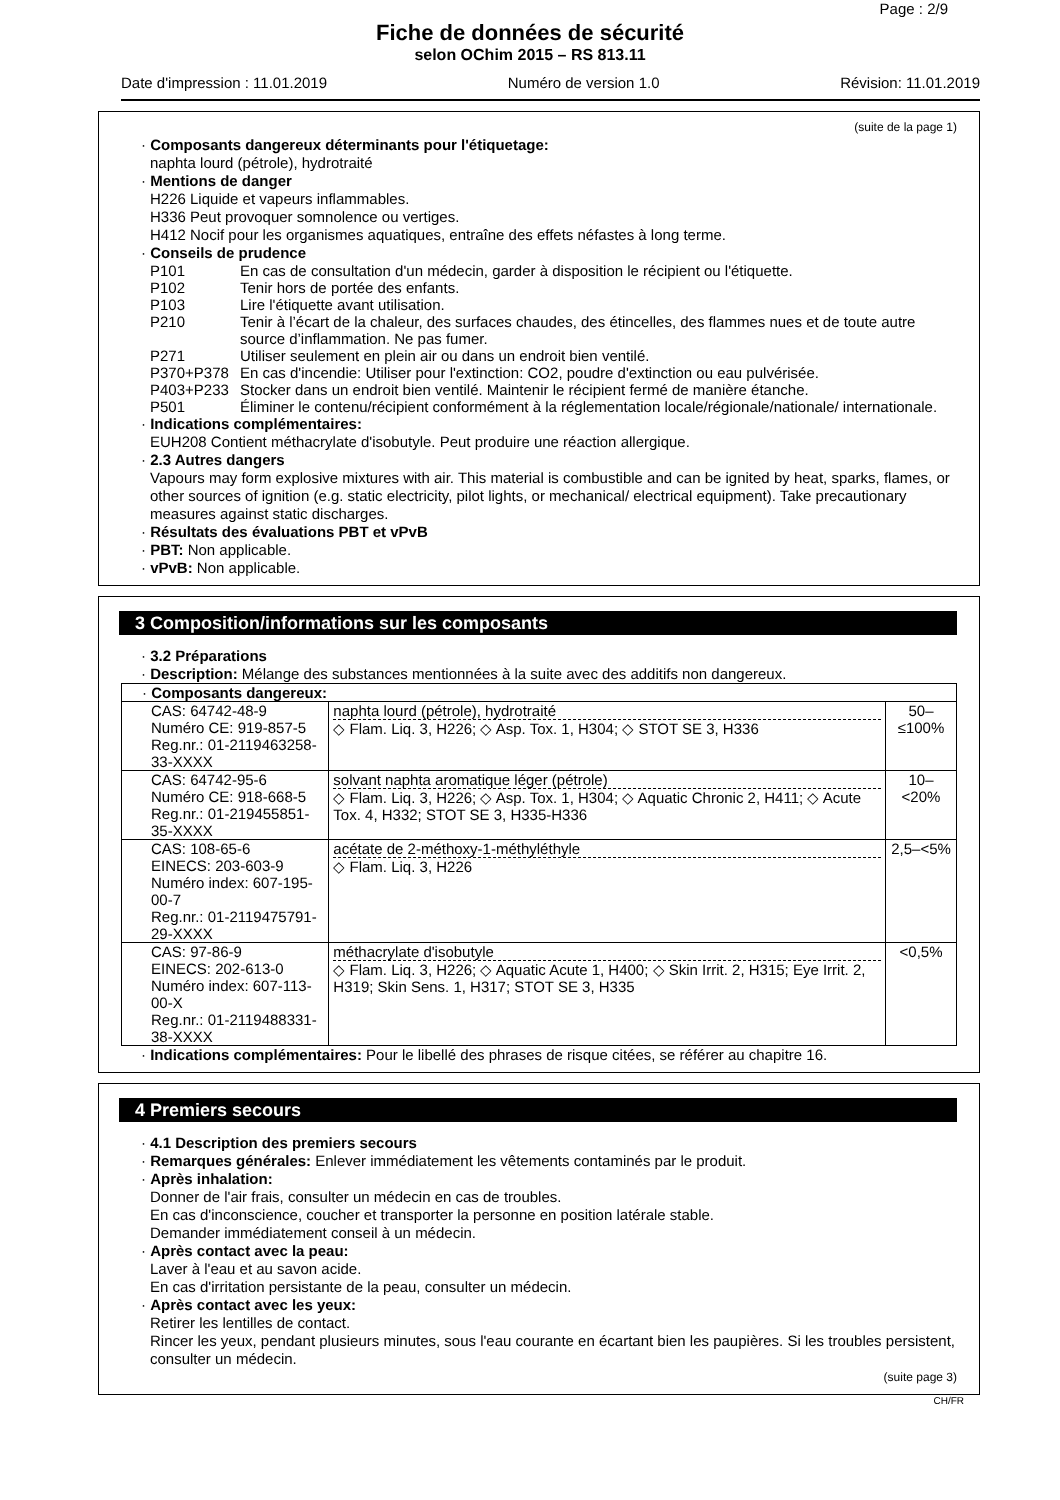Page : 2/9
Fiche de données de sécurité
selon OChim 2015 – RS 813.11
Date d'impression : 11.01.2019 Numéro de version 1.0 Révision: 11.01.2019
(suite de la page 1)
· Composants dangereux déterminants pour l'étiquetage:
naphta lourd (pétrole), hydrotraité
· Mentions de danger
H226 Liquide et vapeurs inflammables.
H336 Peut provoquer somnolence ou vertiges.
H412 Nocif pour les organismes aquatiques, entraîne des effets néfastes à long terme.
· Conseils de prudence
| P101 | En cas de consultation d'un médecin, garder à disposition le récipient ou l'étiquette. |
| P102 | Tenir hors de portée des enfants. |
| P103 | Lire l'étiquette avant utilisation. |
| P210 | Tenir à l’écart de la chaleur, des surfaces chaudes, des étincelles, des flammes nues et de toute autre source d’inflammation. Ne pas fumer. |
| P271 | Utiliser seulement en plein air ou dans un endroit bien ventilé. |
| P370+P378 | En cas d'incendie: Utiliser pour l'extinction: CO2, poudre d'extinction ou eau pulvérisée. |
| P403+P233 | Stocker dans un endroit bien ventilé. Maintenir le récipient fermé de manière étanche. |
| P501 | Éliminer le contenu/récipient conformément à la réglementation locale/régionale/nationale/ internationale. |
· Indications complémentaires:
EUH208 Contient méthacrylate d'isobutyle. Peut produire une réaction allergique.
· 2.3 Autres dangers
Vapours may form explosive mixtures with air. This material is combustible and can be ignited by heat, sparks, flames, or other sources of ignition (e.g. static electricity, pilot lights, or mechanical/ electrical equipment). Take precautionary measures against static discharges.
· Résultats des évaluations PBT et vPvB
· PBT: Non applicable.
· vPvB: Non applicable.
3 Composition/informations sur les composants
· 3.2 Préparations
· Description: Mélange des substances mentionnées à la suite avec des additifs non dangereux.
| · Composants dangereux: | | |
| CAS: 64742-48-9 Numéro CE: 919-857-5 Reg.nr.: 01-2119463258-33-XXXX | naphta lourd (pétrole), hydrotraité ◇ Flam. Liq. 3, H226; ◇ Asp. Tox. 1, H304; ◇ STOT SE 3, H336 | 50–≤100% |
| CAS: 64742-95-6 Numéro CE: 918-668-5 Reg.nr.: 01-219455851-35-XXXX | solvant naphta aromatique léger (pétrole) ◇ Flam. Liq. 3, H226; ◇ Asp. Tox. 1, H304; ◇ Aquatic Chronic 2, H411; ◇ Acute Tox. 4, H332; STOT SE 3, H335-H336 | 10–<20% |
| CAS: 108-65-6 EINECS: 203-603-9 Numéro index: 607-195-00-7 Reg.nr.: 01-2119475791-29-XXXX | acétate de 2-méthoxy-1-méthyléthyle ◇ Flam. Liq. 3, H226 | 2,5–<5% |
| CAS: 97-86-9 EINECS: 202-613-0 Numéro index: 607-113-00-X Reg.nr.: 01-2119488331-38-XXXX | méthacrylate d'isobutyle ◇ Flam. Liq. 3, H226; ◇ Aquatic Acute 1, H400; ◇ Skin Irrit. 2, H315; Eye Irrit. 2, H319; Skin Sens. 1, H317; STOT SE 3, H335 | <0,5% |
· Indications complémentaires: Pour le libellé des phrases de risque citées, se référer au chapitre 16.
4 Premiers secours
· 4.1 Description des premiers secours
· Remarques générales: Enlever immédiatement les vêtements contaminés par le produit.
· Après inhalation:
Donner de l'air frais, consulter un médecin en cas de troubles.
En cas d'inconscience, coucher et transporter la personne en position latérale stable.
Demander immédiatement conseil à un médecin.
· Après contact avec la peau:
Laver à l'eau et au savon acide.
En cas d'irritation persistante de la peau, consulter un médecin.
· Après contact avec les yeux:
Retirer les lentilles de contact.
Rincer les yeux, pendant plusieurs minutes, sous l'eau courante en écartant bien les paupières. Si les troubles persistent, consulter un médecin.
(suite page 3)
CH/FR